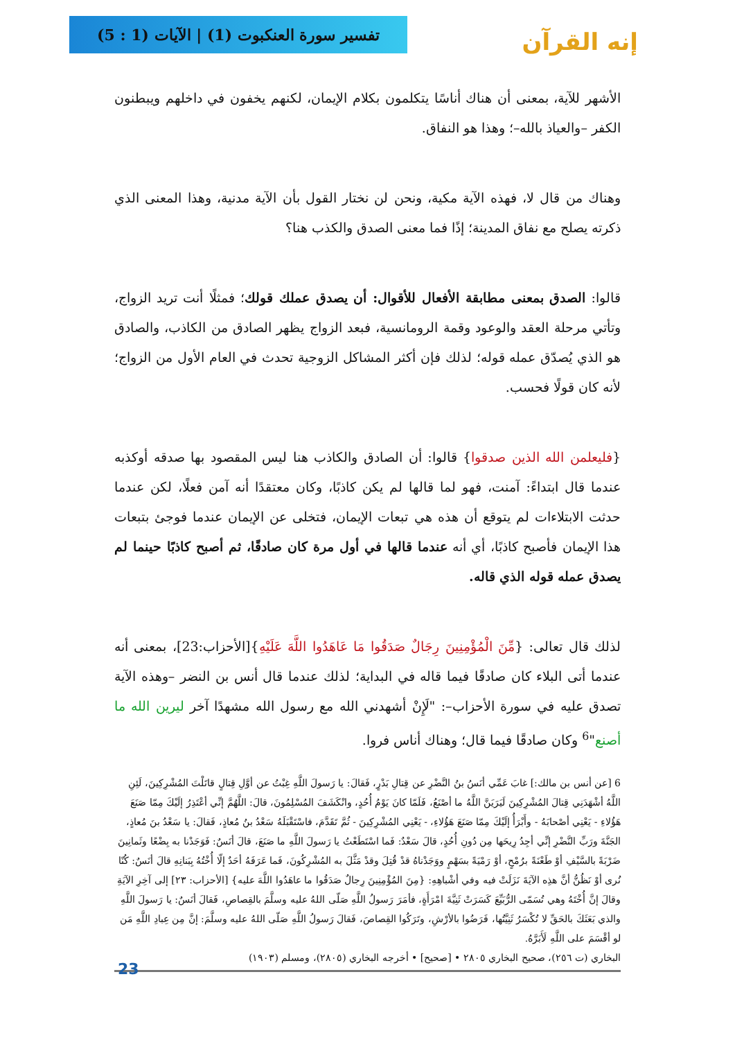إنه القرآن
تفسير سورة العنكبوت (1) | الآيات (1 : 5)
الأشهر للآية، بمعنى أن هناك أناسًا يتكلمون بكلام الإيمان، لكنهم يخفون في داخلهم ويبطنون الكفر –والعياذ بالله–؛ وهذا هو النفاق.
وهناك من قال لا، فهذه الآية مكية، ونحن لن نختار القول بأن الآية مدنية، وهذا المعنى الذي ذكرته يصلح مع نفاق المدينة؛ إذًا فما معنى الصدق والكذب هنا؟
قالوا: الصدق بمعنى مطابقة الأفعال للأقوال: أن يصدق عملك قولك؛ فمثلًا أنت تريد الزواج، وتأتي مرحلة العقد والوعود وقمة الرومانسية، فبعد الزواج يظهر الصادق من الكاذب، والصادق هو الذي يُصدّق عمله قوله؛ لذلك فإن أكثر المشاكل الزوجية تحدث في العام الأول من الزواج؛ لأنه كان قولًا فحسب.
{فليعلمن الله الذين صدقوا} قالوا: أن الصادق والكاذب هنا ليس المقصود بها صدقه أوكذبه عندما قال ابتداءً: آمنت، فهو لما قالها لم يكن كاذبًا، وكان معتقدًا أنه آمن فعلًا، لكن عندما حدثت الابتلاءات لم يتوقع أن هذه هي تبعات الإيمان، فتخلى عن الإيمان عندما فوجئ بتبعات هذا الإيمان فأصبح كاذبًا، أي أنه عندما قالها في أول مرة كان صادقًا، ثم أصبح كاذبًا حينما لم يصدق عمله قوله الذي قاله.
لذلك قال تعالى: {مِّنَ الْمُؤْمِنِينَ رِجَالٌ صَدَقُوا مَا عَاهَدُوا اللَّهَ عَلَيْهِ}[الأحزاب:23]، بمعنى أنه عندما أتى البلاء كان صادقًا فيما قاله في البداية؛ لذلك عندما قال أنس بن النضر –وهذه الآية تصدق عليه في سورة الأحزاب–: "لَإِنْ أشهدني الله مع رسول الله مشهدًا آخر ليرين الله ما أصنع"<sup>6</sup> وكان صادقًا فيما قال؛ وهناك أناس فروا.
6 [عن أنس بن مالك:] غابَ عَمِّي أنَسُ بنُ النَّضْرِ عن قِتالِ بَدْرٍ، فَقالَ: يا رَسولَ اللَّهِ غِبْتُ عن أوَّلِ قِتالٍ قاتَلْتَ المُشْرِكِينَ، لَئِنِ اللَّهُ أشْهَدَنِي قِتالَ المُشْرِكِينَ لَيَرَيَنَّ اللَّهُ ما أصْنَعُ، فَلَمّا كانَ يَوْمُ أُحُدٍ، وانْكَشَفَ المُسْلِمُونَ، قالَ: اللَّهُمَّ إنِّي أعْتَذِرُ إلَيْكَ مِمّا صَنَعَ هَؤُلاءِ - يَعْنِي أصْحابَهُ - وأَبْرَأُ إلَيْكَ مِمّا صَنَعَ هَؤُلاءِ، - يَعْنِي المُشْرِكِينَ - ثُمَّ تَقَدَّمَ، فاسْتَقْبَلَهُ سَعْدُ بنُ مُعاذٍ، فَقالَ: يا سَعْدُ بنَ مُعاذٍ، الجَنَّةَ ورَبِّ النَّضْرِ إنِّي أجِدُ رِيحَها مِن دُونِ أُحُدٍ، قالَ سَعْدٌ: فَما اسْتَطَعْتُ يا رَسولَ اللَّهِ ما صَنَعَ، قالَ أنَسٌ: فَوَجَدْنا به بِضْعًا وثَمانِينَ ضَرْبَةً بالسَّيْفِ أوْ طَعْنَةً برُمْحٍ، أوْ رَمْيَةً بسَهْمٍ ووَجَدْناهُ قدْ قُتِلَ وقدْ مَثَّلَ به المُشْرِكُونَ، فَما عَرَفَهُ أحَدٌ إلّا أُخْتُهُ بِبَنانِهِ قالَ أنَسٌ: كُنّا نُرى أوْ نَظُنُّ أنَّ هذِه الآيَةَ نَزَلَتْ فيه وفي أشْباهِهِ: {مِنَ المُؤْمِنِينَ رِجالٌ صَدَقُوا ما عاهَدُوا اللَّهَ عليه} [الأحزاب: ٢٣] إلى آخِرِ الآيَةِ وقالَ إنَّ أُخْتَهُ وهي تُسَمّى الرُّبَيِّعَ كَسَرَتْ ثَنِيَّةَ امْرَأَةٍ، فأمَرَ رَسولُ اللَّهِ صَلّى اللهُ عليه وسلَّمَ بالقِصاصِ، فَقالَ أنَسٌ: يا رَسولَ اللَّهِ والذي بَعَثَكَ بالحَقِّ لا تُكْسَرُ ثَنِيَّتُها، فَرَضُوا بالأرْشِ، وتَرَكُوا القِصاصَ، فَقالَ رَسولُ اللَّهِ صَلّى اللهُ عليه وسلَّمَ: إنَّ مِن عِبادِ اللَّهِ مَن لو أقْسَمَ على اللَّهِ لَأَبَرَّهُ.
البخاري (ت ٢٥٦)، صحيح البخاري ٢٨٠٥ • [صحيح] • أخرجه البخاري (٢٨٠٥)، ومسلم (١٩٠٣)
23